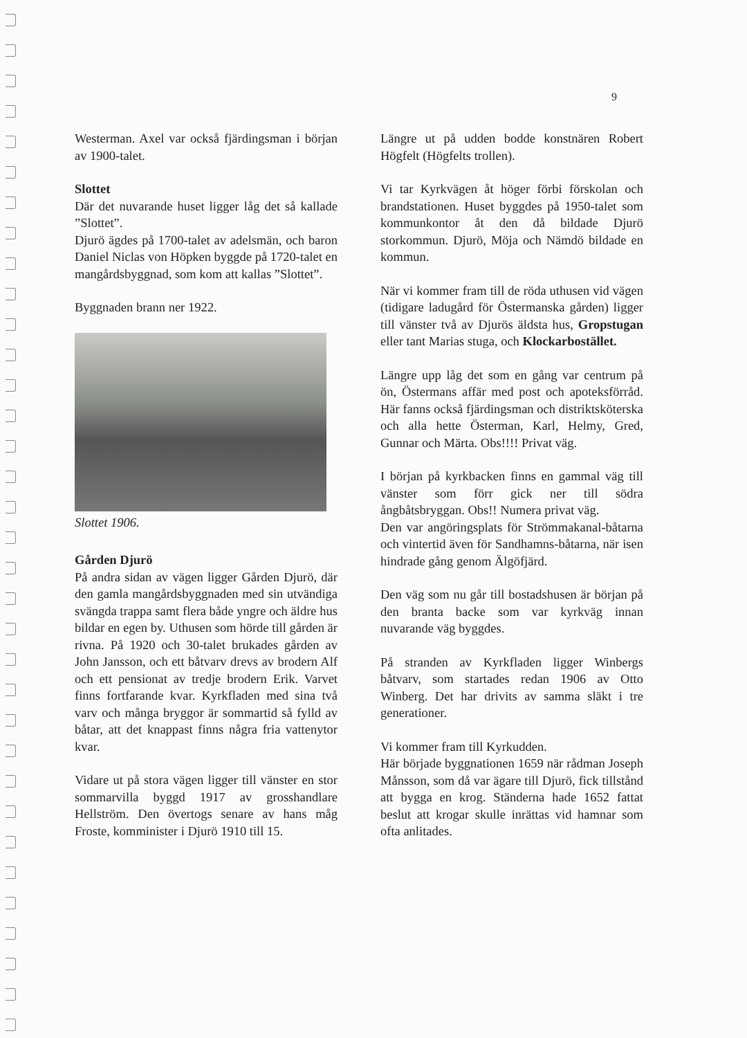9
Westerman. Axel var också fjärdingsman i början av 1900-talet.
Slottet
Där det nuvarande huset ligger låg det så kallade ”Slottet”.
Djurö ägdes på 1700-talet av adelsmän, och baron Daniel Niclas von Höpken byggde på 1720-talet en mangårdsbyggnad, som kom att kallas ”Slottet”.
Byggnaden brann ner 1922.
Slottet 1906.
Gården Djurö
På andra sidan av vägen ligger Gården Djurö, där den gamla mangårdsbyggnaden med sin utvändiga svängda trappa samt flera både yngre och äldre hus bildar en egen by. Uthusen som hörde till gården är rivna. På 1920 och 30-talet brukades gården av John Jansson, och ett båtvarv drevs av brodern Alf och ett pensionat av tredje brodern Erik. Varvet finns fortfarande kvar. Kyrkfladen med sina två varv och många bryggor är sommartid så fylld av båtar, att det knappast finns några fria vattenytor kvar.
Vidare ut på stora vägen ligger till vänster en stor sommarvilla byggd 1917 av grosshandlare Hellström. Den övertogs senare av hans måg Froste, komminister i Djurö 1910 till 15.
Längre ut på udden bodde konstnären Robert Högfelt (Högfelts trollen).
Vi tar Kyrkvägen åt höger förbi förskolan och brandstationen. Huset byggdes på 1950-talet som kommunkontor åt den då bildade Djurö storkommun. Djurö, Möja och Nämdö bildade en kommun.
När vi kommer fram till de röda uthusen vid vägen (tidigare ladugård för Östermanska gården) ligger till vänster två av Djurös äldsta hus, Gropstugan eller tant Marias stuga, och Klockarbostället.
Längre upp låg det som en gång var centrum på ön, Östermans affär med post och apoteksförråd. Här fanns också fjärdingsman och distriktsköterska och alla hette Österman, Karl, Helmy, Gred, Gunnar och Märta. Obs!!!! Privat väg.
I början på kyrkbacken finns en gammal väg till vänster som förr gick ner till södra ångbåtsbryggan. Obs!! Numera privat väg.
Den var angöringsplats för Strömmakanal-båtarna och vintertid även för Sandhamns-båtarna, när isen hindrade gång genom Älgöfjärd.
Den väg som nu går till bostadshusen är början på den branta backe som var kyrkväg innan nuvarande väg byggdes.
På stranden av Kyrkfladen ligger Winbergs båtvarv, som startades redan 1906 av Otto Winberg. Det har drivits av samma släkt i tre generationer.
Vi kommer fram till Kyrkudden.
Här började byggnationen 1659 när rådman Joseph Månsson, som då var ägare till Djurö, fick tillstånd att bygga en krog. Ständerna hade 1652 fattat beslut att krogar skulle inrättas vid hamnar som ofta anlitades.